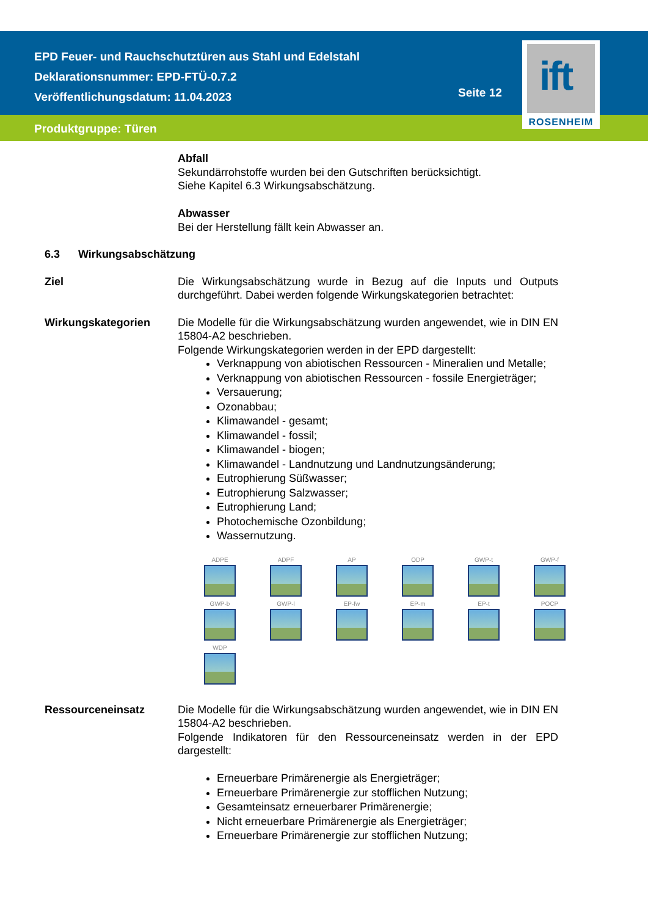EPD Feuer- und Rauchschutztüren aus Stahl und Edelstahl
Deklarationsnummer: EPD-FTÜ-0.7.2
Veröffentlichungsdatum: 11.04.2023
Seite 12
Produktgruppe: Türen
ift
ROSENHEIM
Abfall
Sekundärrohstoffe wurden bei den Gutschriften berücksichtigt.
Siehe Kapitel 6.3 Wirkungsabschätzung.
Abwasser
Bei der Herstellung fällt kein Abwasser an.
6.3 Wirkungsabschätzung
Ziel Die Wirkungsabschätzung wurde in Bezug auf die Inputs und Outputs durchgeführt. Dabei werden folgende Wirkungskategorien betrachtet:
Wirkungskategorien Die Modelle für die Wirkungsabschätzung wurden angewendet, wie in DIN EN 15804-A2 beschrieben.
Folgende Wirkungskategorien werden in der EPD dargestellt:
Verknappung von abiotischen Ressourcen - Mineralien und Metalle;
Verknappung von abiotischen Ressourcen - fossile Energieträger;
Versauerung;
Ozonabbau;
Klimawandel - gesamt;
Klimawandel - fossil;
Klimawandel - biogen;
Klimawandel - Landnutzung und Landnutzungsänderung;
Eutrophierung Süßwasser;
Eutrophierung Salzwasser;
Eutrophierung Land;
Photochemische Ozonbildung;
Wassernutzung.
ADPE
ADPF
AP
ODP
GWP-t
GWP-f
GWP-b
GWP-l
EP-fw
EP-m
EP-t
POCP
WDP
Ressourceneinsatz Die Modelle für die Wirkungsabschätzung wurden angewendet, wie in DIN EN 15804-A2 beschrieben.
Folgende Indikatoren für den Ressourceneinsatz werden in der EPD dargestellt:
Erneuerbare Primärenergie als Energieträger;
Erneuerbare Primärenergie zur stofflichen Nutzung;
Gesamteinsatz erneuerbarer Primärenergie;
Nicht erneuerbare Primärenergie als Energieträger;
Erneuerbare Primärenergie zur stofflichen Nutzung;